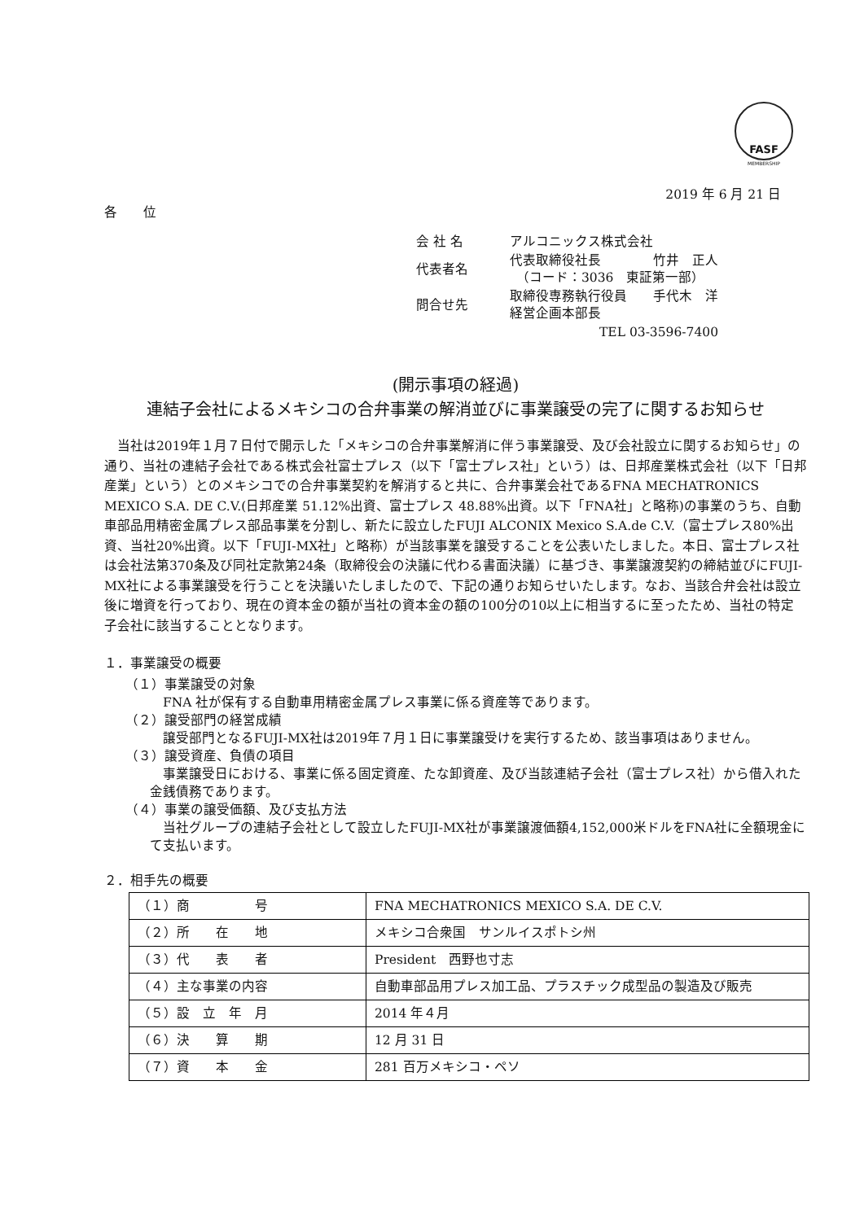FASF
MEMBERSHIP
2019 年 6 月 21 日
各　　位
| 会 社 名 | アルコニックス株式会社 |
| 代表者名 | 代表取締役社長 竹井 正人 （コード：3036 東証第一部） |
| 問合せ先 | 取締役専務執行役員 手代木 洋 経営企画本部長 |
| | TEL 03-3596-7400 |
(開示事項の経過)
連結子会社によるメキシコの合弁事業の解消並びに事業譲受の完了に関するお知らせ
　当社は2019年１月７日付で開示した「メキシコの合弁事業解消に伴う事業譲受、及び会社設立に関するお知らせ」の通り、当社の連結子会社である株式会社富士プレス（以下「富士プレス社」という）は、日邦産業株式会社（以下「日邦産業」という）とのメキシコでの合弁事業契約を解消すると共に、合弁事業会社であるFNA MECHATRONICS MEXICO S.A. DE C.V.(日邦産業 51.12%出資、富士プレス 48.88%出資。以下「FNA社」と略称)の事業のうち、自動車部品用精密金属プレス部品事業を分割し、新たに設立したFUJI ALCONIX Mexico S.A.de C.V.（富士プレス80%出資、当社20%出資。以下「FUJI-MX社」と略称）が当該事業を譲受することを公表いたしました。本日、富士プレス社は会社法第370条及び同社定款第24条（取締役会の決議に代わる書面決議）に基づき、事業譲渡契約の締結並びにFUJI-MX社による事業譲受を行うことを決議いたしましたので、下記の通りお知らせいたします。なお、当該合弁会社は設立後に増資を行っており、現在の資本金の額が当社の資本金の額の100分の10以上に相当するに至ったため、当社の特定子会社に該当することとなります。
１．事業譲受の概要
（１）事業譲受の対象
FNA 社が保有する自動車用精密金属プレス事業に係る資産等であります。
（２）譲受部門の経営成績
　譲受部門となるFUJI-MX社は2019年７月１日に事業譲受けを実行するため、該当事項はありません。
（３）譲受資産、負債の項目
　事業譲受日における、事業に係る固定資産、たな卸資産、及び当該連結子会社（富士プレス社）から借入れた金銭債務であります。
（４）事業の譲受価額、及び支払方法
　当社グループの連結子会社として設立したFUJI-MX社が事業譲渡価額4,152,000米ドルをFNA社に全額現金にて支払います。
２．相手先の概要
| （１）商 号 | FNA MECHATRONICS MEXICO S.A. DE C.V. |
| （２）所 在 地 | メキシコ合衆国 サンルイスポトシ州 |
| （３）代 表 者 | President 西野也寸志 |
| （４）主な事業の内容 | 自動車部品用プレス加工品、プラスチック成型品の製造及び販売 |
| （５）設 立 年 月 | 2014 年４月 |
| （６）決 算 期 | 12 月 31 日 |
| （７）資 本 金 | 281 百万メキシコ・ペソ |